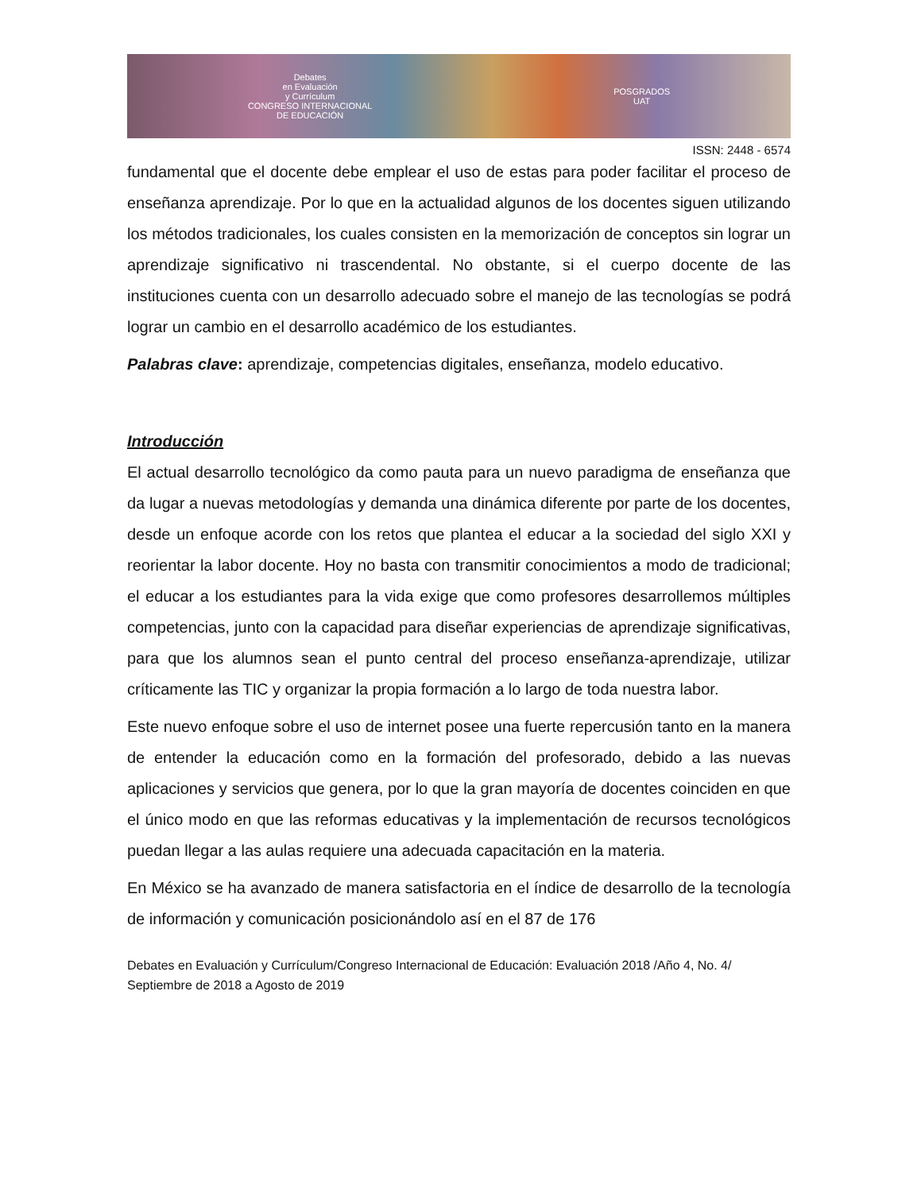Debates
en Evaluación
y Currículum
CONGRESO INTERNACIONAL
DE EDUCACIÓN
POSGRADOS
UAT
ISSN: 2448 - 6574
fundamental que el docente debe emplear el uso de estas para poder facilitar el proceso de enseñanza aprendizaje. Por lo que en la actualidad algunos de los docentes siguen utilizando los métodos tradicionales, los cuales consisten en la memorización de conceptos sin lograr un aprendizaje significativo ni trascendental. No obstante, si el cuerpo docente de las instituciones cuenta con un desarrollo adecuado sobre el manejo de las tecnologías se podrá lograr un cambio en el desarrollo académico de los estudiantes.
Palabras clave: aprendizaje, competencias digitales, enseñanza, modelo educativo.
Introducción
El actual desarrollo tecnológico da como pauta para un nuevo paradigma de enseñanza que da lugar a nuevas metodologías y demanda una dinámica diferente por parte de los docentes, desde un enfoque acorde con los retos que plantea el educar a la sociedad del siglo XXI y reorientar la labor docente. Hoy no basta con transmitir conocimientos a modo de tradicional; el educar a los estudiantes para la vida exige que como profesores desarrollemos múltiples competencias, junto con la capacidad para diseñar experiencias de aprendizaje significativas, para que los alumnos sean el punto central del proceso enseñanza-aprendizaje, utilizar críticamente las TIC y organizar la propia formación a lo largo de toda nuestra labor.
Este nuevo enfoque sobre el uso de internet posee una fuerte repercusión tanto en la manera de entender la educación como en la formación del profesorado, debido a las nuevas aplicaciones y servicios que genera, por lo que la gran mayoría de docentes coinciden en que el único modo en que las reformas educativas y la implementación de recursos tecnológicos puedan llegar a las aulas requiere una adecuada capacitación en la materia.
En México se ha avanzado de manera satisfactoria en el índice de desarrollo de la tecnología de información y comunicación posicionándolo así en el 87 de 176
Debates en Evaluación y Currículum/Congreso Internacional de Educación: Evaluación 2018 /Año 4, No. 4/ Septiembre de 2018 a Agosto de 2019